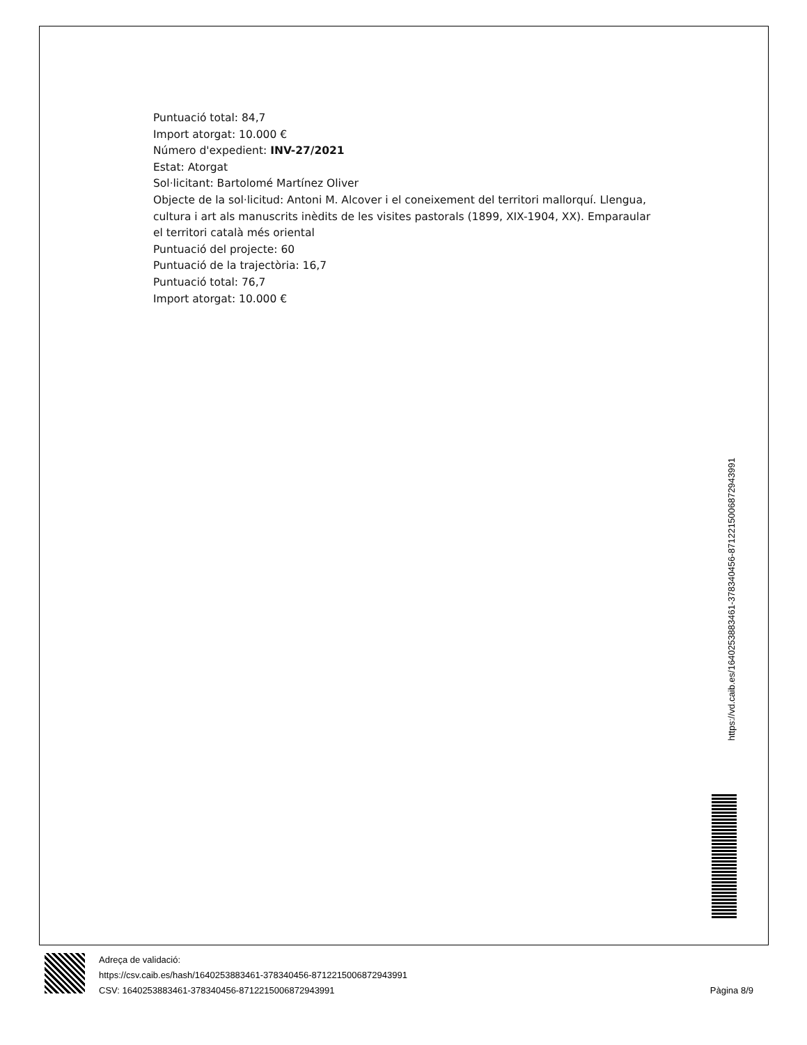Puntuació total: 84,7
Import atorgat: 10.000 €
Número d'expedient: INV-27/2021
Estat: Atorgat
Sol·licitant: Bartolomé Martínez Oliver
Objecte de la sol·licitud: Antoni M. Alcover i el coneixement del territori mallorquí. Llengua, cultura i art als manuscrits inèdits de les visites pastorals (1899, XIX-1904, XX). Emparaular el territori català més oriental
Puntuació del projecte: 60
Puntuació de la trajectòria: 16,7
Puntuació total: 76,7
Import atorgat: 10.000 €
https://vd.caib.es/1640253883461-378340456-8712215006872943991
Adreça de validació:
https://csv.caib.es/hash/1640253883461-378340456-8712215006872943991
CSV: 1640253883461-378340456-8712215006872943991 Pàgina 8/9